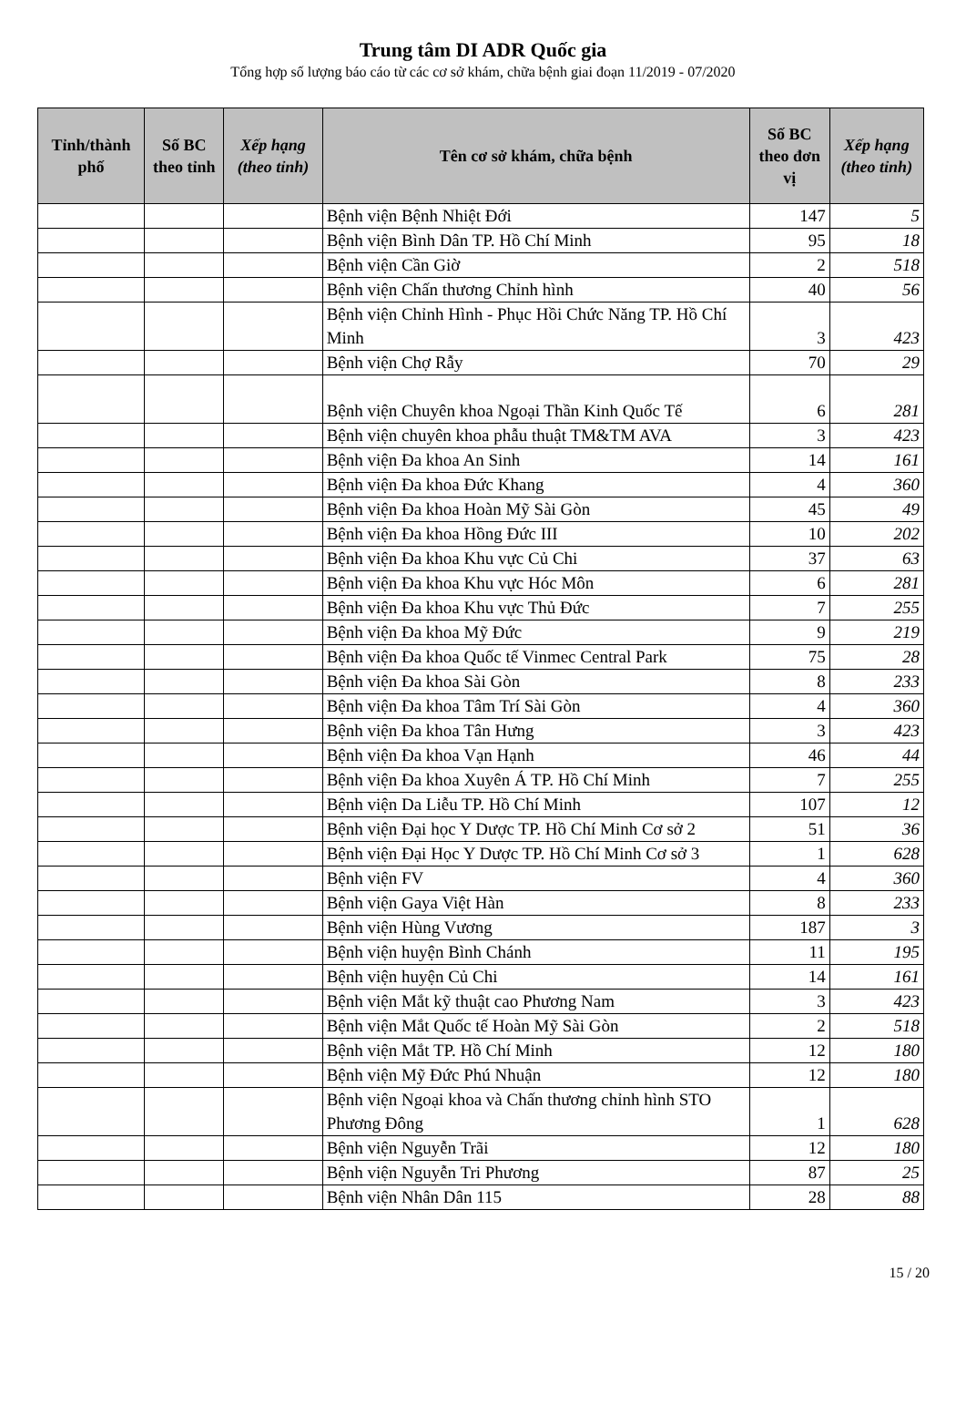Trung tâm DI ADR Quốc gia
Tổng hợp số lượng báo cáo từ các cơ sở khám, chữa bệnh giai đoạn 11/2019 - 07/2020
| Tỉnh/thành phố | Số BC theo tỉnh | Xếp hạng (theo tỉnh) | Tên cơ sở khám, chữa bệnh | Số BC theo đơn vị | Xếp hạng (theo tỉnh) |
| --- | --- | --- | --- | --- | --- |
| | | | Bệnh viện Bệnh Nhiệt Đới | 147 | 5 |
| | | | Bệnh viện Bình Dân TP. Hồ Chí Minh | 95 | 18 |
| | | | Bệnh viện Cần Giờ | 2 | 518 |
| | | | Bệnh viện Chấn thương Chỉnh hình | 40 | 56 |
| | | | Bệnh viện Chỉnh Hình - Phục Hồi Chức Năng TP. Hồ Chí Minh | 3 | 423 |
| | | | Bệnh viện Chợ Rẫy | 70 | 29 |
| | | | Bệnh viện Chuyên khoa Ngoại Thần Kinh Quốc Tế | 6 | 281 |
| | | | Bệnh viện chuyên khoa phẫu thuật TM&TM AVA | 3 | 423 |
| | | | Bệnh viện Đa khoa An Sinh | 14 | 161 |
| | | | Bệnh viện Đa khoa Đức Khang | 4 | 360 |
| | | | Bệnh viện Đa khoa Hoàn Mỹ Sài Gòn | 45 | 49 |
| | | | Bệnh viện Đa khoa Hồng Đức III | 10 | 202 |
| | | | Bệnh viện Đa khoa Khu vực Củ Chi | 37 | 63 |
| | | | Bệnh viện Đa khoa Khu vực Hóc Môn | 6 | 281 |
| | | | Bệnh viện Đa khoa Khu vực Thủ Đức | 7 | 255 |
| | | | Bệnh viện Đa khoa Mỹ Đức | 9 | 219 |
| | | | Bệnh viện Đa khoa Quốc tế Vinmec Central Park | 75 | 28 |
| | | | Bệnh viện Đa khoa Sài Gòn | 8 | 233 |
| | | | Bệnh viện Đa khoa Tâm Trí Sài Gòn | 4 | 360 |
| | | | Bệnh viện Đa khoa Tân Hưng | 3 | 423 |
| | | | Bệnh viện Đa khoa Vạn Hạnh | 46 | 44 |
| | | | Bệnh viện Đa khoa Xuyên Á TP. Hồ Chí Minh | 7 | 255 |
| | | | Bệnh viện Da Liễu TP. Hồ Chí Minh | 107 | 12 |
| | | | Bệnh viện Đại học Y Dược TP. Hồ Chí Minh Cơ sở 2 | 51 | 36 |
| | | | Bệnh viện Đại Học Y Dược TP. Hồ Chí Minh Cơ sở 3 | 1 | 628 |
| | | | Bệnh viện FV | 4 | 360 |
| | | | Bệnh viện Gaya Việt Hàn | 8 | 233 |
| | | | Bệnh viện Hùng Vương | 187 | 3 |
| | | | Bệnh viện huyện Bình Chánh | 11 | 195 |
| | | | Bệnh viện huyện Củ Chi | 14 | 161 |
| | | | Bệnh viện Mắt kỹ thuật cao Phương Nam | 3 | 423 |
| | | | Bệnh viện Mắt Quốc tế Hoàn Mỹ Sài Gòn | 2 | 518 |
| | | | Bệnh viện Mắt TP. Hồ Chí Minh | 12 | 180 |
| | | | Bệnh viện Mỹ Đức Phú Nhuận | 12 | 180 |
| | | | Bệnh viện Ngoại khoa và Chấn thương chỉnh hình STO Phương Đông | 1 | 628 |
| | | | Bệnh viện Nguyễn Trãi | 12 | 180 |
| | | | Bệnh viện Nguyễn Tri Phương | 87 | 25 |
| | | | Bệnh viện Nhân Dân 115 | 28 | 88 |
15 / 20